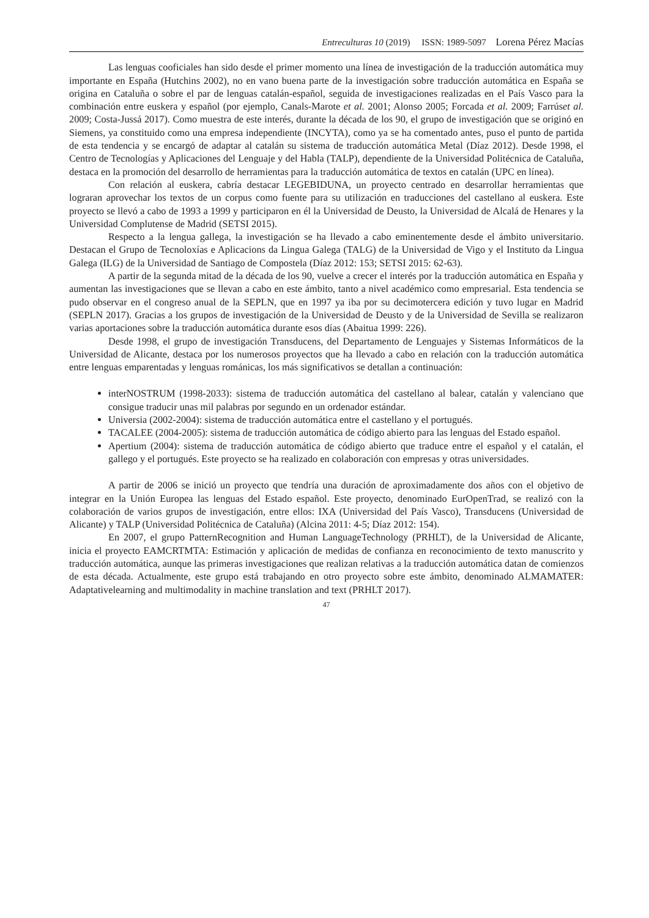Entreculturas 10 (2019) ISSN: 1989-5097 Lorena Pérez Macías
Las lenguas cooficiales han sido desde el primer momento una línea de investigación de la traducción automática muy importante en España (Hutchins 2002), no en vano buena parte de la investigación sobre traducción automática en España se origina en Cataluña o sobre el par de lenguas catalán-español, seguida de investigaciones realizadas en el País Vasco para la combinación entre euskera y español (por ejemplo, Canals-Marote et al. 2001; Alonso 2005; Forcada et al. 2009; Farrúset al. 2009; Costa-Jussá 2017). Como muestra de este interés, durante la década de los 90, el grupo de investigación que se originó en Siemens, ya constituido como una empresa independiente (INCYTA), como ya se ha comentado antes, puso el punto de partida de esta tendencia y se encargó de adaptar al catalán su sistema de traducción automática Metal (Díaz 2012). Desde 1998, el Centro de Tecnologías y Aplicaciones del Lenguaje y del Habla (TALP), dependiente de la Universidad Politécnica de Cataluña, destaca en la promoción del desarrollo de herramientas para la traducción automática de textos en catalán (UPC en línea).
Con relación al euskera, cabría destacar LEGEBIDUNA, un proyecto centrado en desarrollar herramientas que lograran aprovechar los textos de un corpus como fuente para su utilización en traducciones del castellano al euskera. Este proyecto se llevó a cabo de 1993 a 1999 y participaron en él la Universidad de Deusto, la Universidad de Alcalá de Henares y la Universidad Complutense de Madrid (SETSI 2015).
Respecto a la lengua gallega, la investigación se ha llevado a cabo eminentemente desde el ámbito universitario. Destacan el Grupo de Tecnoloxías e Aplicacions da Lingua Galega (TALG) de la Universidad de Vigo y el Instituto da Lingua Galega (ILG) de la Universidad de Santiago de Compostela (Díaz 2012: 153; SETSI 2015: 62-63).
A partir de la segunda mitad de la década de los 90, vuelve a crecer el interés por la traducción automática en España y aumentan las investigaciones que se llevan a cabo en este ámbito, tanto a nivel académico como empresarial. Esta tendencia se pudo observar en el congreso anual de la SEPLN, que en 1997 ya iba por su decimotercera edición y tuvo lugar en Madrid (SEPLN 2017). Gracias a los grupos de investigación de la Universidad de Deusto y de la Universidad de Sevilla se realizaron varias aportaciones sobre la traducción automática durante esos días (Abaitua 1999: 226).
Desde 1998, el grupo de investigación Transducens, del Departamento de Lenguajes y Sistemas Informáticos de la Universidad de Alicante, destaca por los numerosos proyectos que ha llevado a cabo en relación con la traducción automática entre lenguas emparentadas y lenguas románicas, los más significativos se detallan a continuación:
interNOSTRUM (1998-2033): sistema de traducción automática del castellano al balear, catalán y valenciano que consigue traducir unas mil palabras por segundo en un ordenador estándar.
Universia (2002-2004): sistema de traducción automática entre el castellano y el portugués.
TACALEE (2004-2005): sistema de traducción automática de código abierto para las lenguas del Estado español.
Apertium (2004): sistema de traducción automática de código abierto que traduce entre el español y el catalán, el gallego y el portugués. Este proyecto se ha realizado en colaboración con empresas y otras universidades.
A partir de 2006 se inició un proyecto que tendría una duración de aproximadamente dos años con el objetivo de integrar en la Unión Europea las lenguas del Estado español. Este proyecto, denominado EurOpenTrad, se realizó con la colaboración de varios grupos de investigación, entre ellos: IXA (Universidad del País Vasco), Transducens (Universidad de Alicante) y TALP (Universidad Politécnica de Cataluña) (Alcina 2011: 4-5; Díaz 2012: 154).
En 2007, el grupo PatternRecognition and Human LanguageTechnology (PRHLT), de la Universidad de Alicante, inicia el proyecto EAMCRTMTA: Estimación y aplicación de medidas de confianza en reconocimiento de texto manuscrito y traducción automática, aunque las primeras investigaciones que realizan relativas a la traducción automática datan de comienzos de esta década. Actualmente, este grupo está trabajando en otro proyecto sobre este ámbito, denominado ALMAMATER: Adaptativelearning and multimodality in machine translation and text (PRHLT 2017).
47